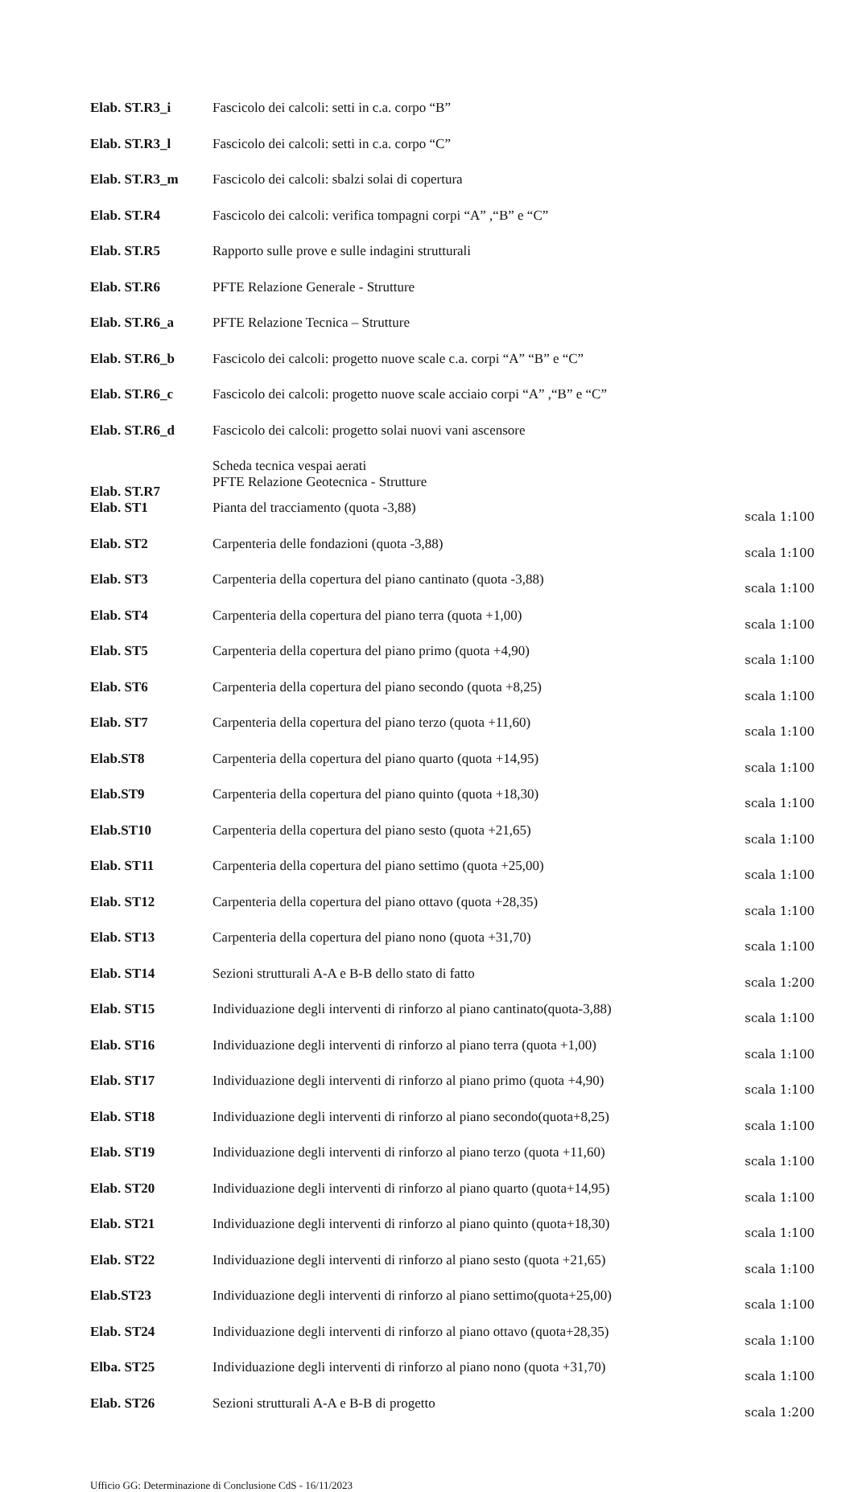| Elab. ST.R3_i | Fascicolo dei calcoli: setti in c.a. corpo “B” | |
| Elab. ST.R3_l | Fascicolo dei calcoli: setti in c.a. corpo “C” | |
| Elab. ST.R3_m | Fascicolo dei calcoli: sbalzi solai di copertura | |
| Elab. ST.R4 | Fascicolo dei calcoli: verifica tompagni corpi “A” ,“B” e “C” | |
| Elab. ST.R5 | Rapporto sulle prove e sulle indagini strutturali | |
| Elab. ST.R6 | PFTE Relazione Generale - Strutture | |
| Elab. ST.R6_a | PFTE Relazione Tecnica – Strutture | |
| Elab. ST.R6_b | Fascicolo dei calcoli: progetto nuove scale c.a. corpi “A” “B” e “C” | |
| Elab. ST.R6_c | Fascicolo dei calcoli: progetto nuove scale acciaio corpi “A” ,“B” e “C” | |
| Elab. ST.R6_d | Fascicolo dei calcoli: progetto solai nuovi vani ascensore | |
| Elab. ST.R7 | Scheda tecnica vespai aerati PFTE Relazione Geotecnica - Strutture | |
| Elab. ST1 | Pianta del tracciamento (quota -3,88) | scala 1:100 |
| Elab. ST2 | Carpenteria delle fondazioni (quota -3,88) | scala 1:100 |
| Elab. ST3 | Carpenteria della copertura del piano cantinato (quota -3,88) | scala 1:100 |
| Elab. ST4 | Carpenteria della copertura del piano terra (quota +1,00) | scala 1:100 |
| Elab. ST5 | Carpenteria della copertura del piano primo (quota +4,90) | scala 1:100 |
| Elab. ST6 | Carpenteria della copertura del piano secondo (quota +8,25) | scala 1:100 |
| Elab. ST7 | Carpenteria della copertura del piano terzo (quota +11,60) | scala 1:100 |
| Elab.ST8 | Carpenteria della copertura del piano quarto (quota +14,95) | scala 1:100 |
| Elab.ST9 | Carpenteria della copertura del piano quinto (quota +18,30) | scala 1:100 |
| Elab.ST10 | Carpenteria della copertura del piano sesto (quota +21,65) | scala 1:100 |
| Elab. ST11 | Carpenteria della copertura del piano settimo (quota +25,00) | scala 1:100 |
| Elab. ST12 | Carpenteria della copertura del piano ottavo (quota +28,35) | scala 1:100 |
| Elab. ST13 | Carpenteria della copertura del piano nono (quota +31,70) | scala 1:100 |
| Elab. ST14 | Sezioni strutturali A-A e B-B dello stato di fatto | scala 1:200 |
| Elab. ST15 | Individuazione degli interventi di rinforzo al piano cantinato(quota-3,88) | scala 1:100 |
| Elab. ST16 | Individuazione degli interventi di rinforzo al piano terra (quota +1,00) | scala 1:100 |
| Elab. ST17 | Individuazione degli interventi di rinforzo al piano primo (quota +4,90) | scala 1:100 |
| Elab. ST18 | Individuazione degli interventi di rinforzo al piano secondo(quota+8,25) | scala 1:100 |
| Elab. ST19 | Individuazione degli interventi di rinforzo al piano terzo (quota +11,60) | scala 1:100 |
| Elab. ST20 | Individuazione degli interventi di rinforzo al piano quarto (quota+14,95) | scala 1:100 |
| Elab. ST21 | Individuazione degli interventi di rinforzo al piano quinto (quota+18,30) | scala 1:100 |
| Elab. ST22 | Individuazione degli interventi di rinforzo al piano sesto (quota +21,65) | scala 1:100 |
| Elab.ST23 | Individuazione degli interventi di rinforzo al piano settimo(quota+25,00) | scala 1:100 |
| Elab. ST24 | Individuazione degli interventi di rinforzo al piano ottavo (quota+28,35) | scala 1:100 |
| Elba. ST25 | Individuazione degli interventi di rinforzo al piano nono (quota +31,70) | scala 1:100 |
| Elab. ST26 | Sezioni strutturali A-A e B-B di progetto | scala 1:200 |
Ufficio GG: Determinazione di Conclusione CdS - 16/11/2023